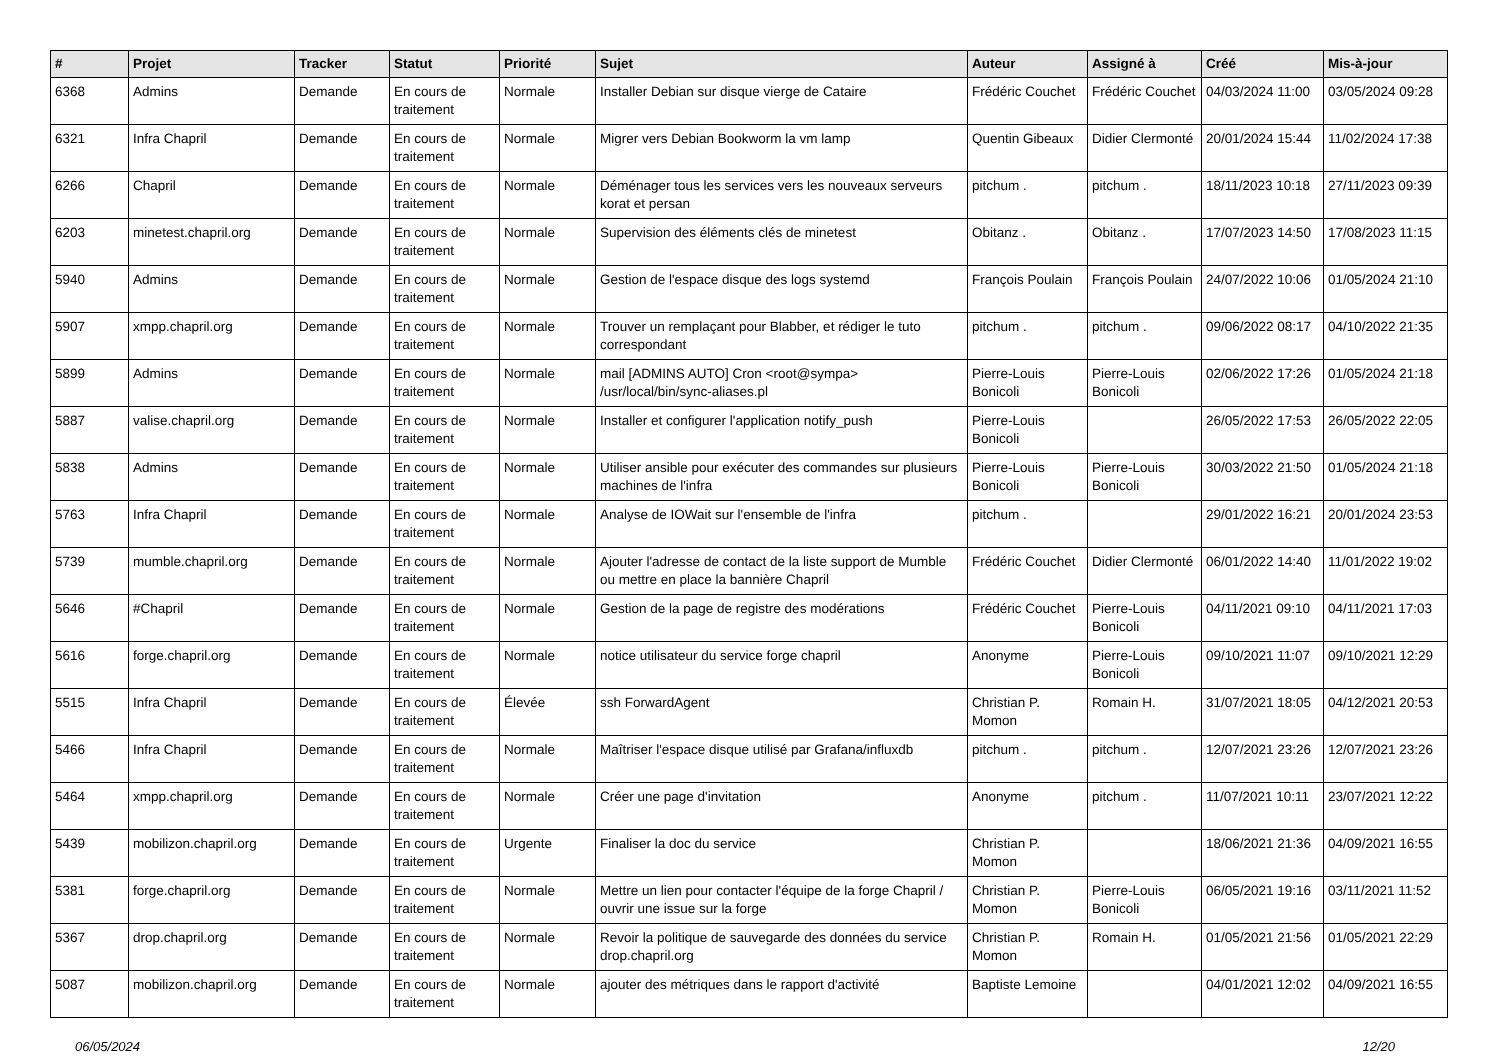| # | Projet | Tracker | Statut | Priorité | Sujet | Auteur | Assigné à | Créé | Mis-à-jour |
| --- | --- | --- | --- | --- | --- | --- | --- | --- | --- |
| 6368 | Admins | Demande | En cours de traitement | Normale | Installer Debian sur disque vierge de Cataire | Frédéric Couchet | Frédéric Couchet | 04/03/2024 11:00 | 03/05/2024 09:28 |
| 6321 | Infra Chapril | Demande | En cours de traitement | Normale | Migrer vers Debian Bookworm la vm lamp | Quentin Gibeaux | Didier Clermonté | 20/01/2024 15:44 | 11/02/2024 17:38 |
| 6266 | Chapril | Demande | En cours de traitement | Normale | Déménager tous les services vers les nouveaux serveurs korat et persan | pitchum . | pitchum . | 18/11/2023 10:18 | 27/11/2023 09:39 |
| 6203 | minetest.chapril.org | Demande | En cours de traitement | Normale | Supervision des éléments clés de minetest | Obitanz . | Obitanz . | 17/07/2023 14:50 | 17/08/2023 11:15 |
| 5940 | Admins | Demande | En cours de traitement | Normale | Gestion de l'espace disque des logs systemd | François Poulain | François Poulain | 24/07/2022 10:06 | 01/05/2024 21:10 |
| 5907 | xmpp.chapril.org | Demande | En cours de traitement | Normale | Trouver un remplaçant pour Blabber, et rédiger le tuto correspondant | pitchum . | pitchum . | 09/06/2022 08:17 | 04/10/2022 21:35 |
| 5899 | Admins | Demande | En cours de traitement | Normale | mail [ADMINS AUTO] Cron <root@sympa> /usr/local/bin/sync-aliases.pl | Pierre-Louis Bonicoli | Pierre-Louis Bonicoli | 02/06/2022 17:26 | 01/05/2024 21:18 |
| 5887 | valise.chapril.org | Demande | En cours de traitement | Normale | Installer et configurer l'application notify_push | Pierre-Louis Bonicoli | | 26/05/2022 17:53 | 26/05/2022 22:05 |
| 5838 | Admins | Demande | En cours de traitement | Normale | Utiliser ansible pour exécuter des commandes sur plusieurs machines de l'infra | Pierre-Louis Bonicoli | Pierre-Louis Bonicoli | 30/03/2022 21:50 | 01/05/2024 21:18 |
| 5763 | Infra Chapril | Demande | En cours de traitement | Normale | Analyse de IOWait sur l'ensemble de l'infra | pitchum . | | 29/01/2022 16:21 | 20/01/2024 23:53 |
| 5739 | mumble.chapril.org | Demande | En cours de traitement | Normale | Ajouter l'adresse de contact de la liste support de Mumble ou mettre en place la bannière Chapril | Frédéric Couchet | Didier Clermonté | 06/01/2022 14:40 | 11/01/2022 19:02 |
| 5646 | #Chapril | Demande | En cours de traitement | Normale | Gestion de la page de registre des modérations | Frédéric Couchet | Pierre-Louis Bonicoli | 04/11/2021 09:10 | 04/11/2021 17:03 |
| 5616 | forge.chapril.org | Demande | En cours de traitement | Normale | notice utilisateur du service forge chapril | Anonyme | Pierre-Louis Bonicoli | 09/10/2021 11:07 | 09/10/2021 12:29 |
| 5515 | Infra Chapril | Demande | En cours de traitement | Élevée | ssh ForwardAgent | Christian P. Momon | Romain H. | 31/07/2021 18:05 | 04/12/2021 20:53 |
| 5466 | Infra Chapril | Demande | En cours de traitement | Normale | Maîtriser l'espace disque utilisé par Grafana/influxdb | pitchum . | pitchum . | 12/07/2021 23:26 | 12/07/2021 23:26 |
| 5464 | xmpp.chapril.org | Demande | En cours de traitement | Normale | Créer une page d'invitation | Anonyme | pitchum . | 11/07/2021 10:11 | 23/07/2021 12:22 |
| 5439 | mobilizon.chapril.org | Demande | En cours de traitement | Urgente | Finaliser la doc du service | Christian P. Momon | | 18/06/2021 21:36 | 04/09/2021 16:55 |
| 5381 | forge.chapril.org | Demande | En cours de traitement | Normale | Mettre un lien pour contacter l'équipe de la forge Chapril / ouvrir une issue sur la forge | Christian P. Momon | Pierre-Louis Bonicoli | 06/05/2021 19:16 | 03/11/2021 11:52 |
| 5367 | drop.chapril.org | Demande | En cours de traitement | Normale | Revoir la politique de sauvegarde des données du service drop.chapril.org | Christian P. Momon | Romain H. | 01/05/2021 21:56 | 01/05/2021 22:29 |
| 5087 | mobilizon.chapril.org | Demande | En cours de traitement | Normale | ajouter des métriques dans le rapport d'activité | Baptiste Lemoine | | 04/01/2021 12:02 | 04/09/2021 16:55 |
06/05/2024 12/20